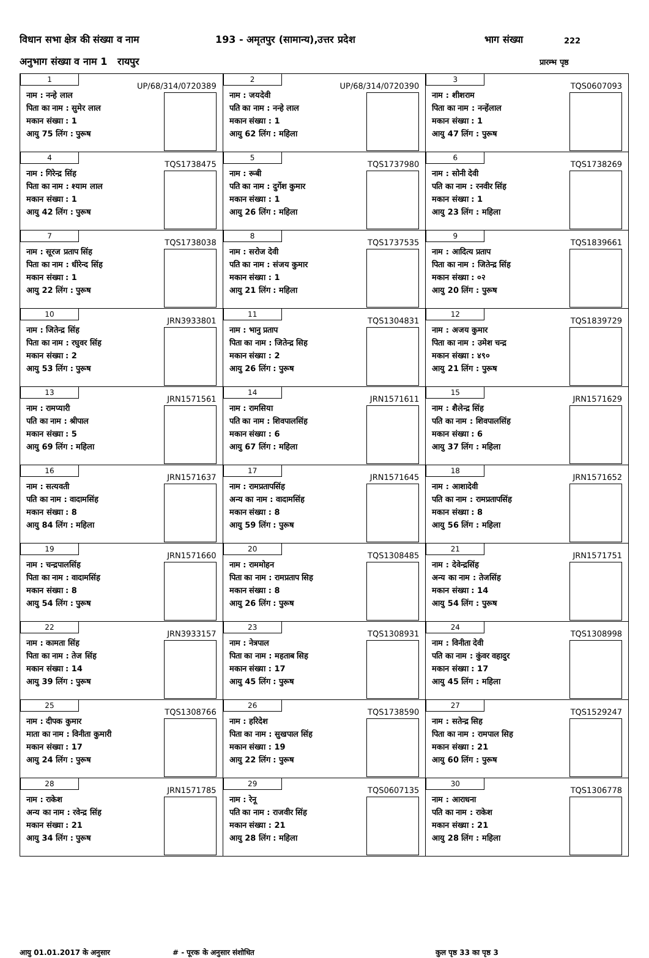विधान सभा क्षेत्र की संख्या व नाम 193 - अमृतपुर (सामान्य),उत्तर प्रदेश भाग संख्या 222
अनुभाग संख्या व नाम 1 रायपुर प्रारम्भ पृष्ठ
| 1 UP/68/314/0720389 नाम : नन्हे लाल पिता का नाम : सुमेर लाल मकान संख्या : 1 आयु 75 लिंग : पुरूष | 2 UP/68/314/0720390 नाम : जयदेवी पति का नाम : नन्हे लाल मकान संख्या : 1 आयु 62 लिंग : महिला | 3 TQS0607093 नाम : शीशराम पिता का नाम : नन्हेंलाल मकान संख्या : 1 आयु 47 लिंग : पुरूष |
| 4 TQS1738475 नाम : गिरेन्द्र सिंह पिता का नाम : श्याम लाल मकान संख्या : 1 आयु 42 लिंग : पुरूष | 5 TQS1737980 नाम : रूबी पति का नाम : दुर्गेश कुमार मकान संख्या : 1 आयु 26 लिंग : महिला | 6 TQS1738269 नाम : सोनी देवी पति का नाम : रनवीर सिंह मकान संख्या : 1 आयु 23 लिंग : महिला |
| 7 TQS1738038 नाम : सूरज प्रताप सिंह पिता का नाम : धीरेन्द सिंह मकान संख्या : 1 आयु 22 लिंग : पुरूष | 8 TQS1737535 नाम : सरोज देवी पति का नाम : संजय कुमार मकान संख्या : 1 आयु 21 लिंग : महिला | 9 TQS1839661 नाम : आदित्य प्रताप पिता का नाम : जितेन्द्र सिंह मकान संख्या : ०२ आयु 20 लिंग : पुरूष |
| 10 JRN3933801 नाम : जितेन्द्र सिंह पिता का नाम : रघुवर सिंह मकान संख्या : 2 आयु 53 लिंग : पुरूष | 11 TQS1304831 नाम : भानु प्रताप पिता का नाम : जितेन्द्र सिह मकान संख्या : 2 आयु 26 लिंग : पुरूष | 12 TQS1839729 नाम : अजय कुमार पिता का नाम : उमेश चन्द्र मकान संख्या : ४९० आयु 21 लिंग : पुरूष |
| 13 JRN1571561 नाम : रामप्यारी पति का नाम : श्रीपाल मकान संख्या : 5 आयु 69 लिंग : महिला | 14 JRN1571611 नाम : रामसिया पति का नाम : शिवपालसिंह मकान संख्या : 6 आयु 67 लिंग : महिला | 15 JRN1571629 नाम : शैलेन्द्र सिंह पति का नाम : शिवपालसिंह मकान संख्या : 6 आयु 37 लिंग : महिला |
| 16 JRN1571637 नाम : सत्यवती पति का नाम : वादामसिंह मकान संख्या : 8 आयु 84 लिंग : महिला | 17 JRN1571645 नाम : रामप्रतापसिंह अन्य का नाम : वादामसिंह मकान संख्या : 8 आयु 59 लिंग : पुरूष | 18 JRN1571652 नाम : आशादेवी पति का नाम : रामप्रतापसिंह मकान संख्या : 8 आयु 56 लिंग : महिला |
| 19 JRN1571660 नाम : चन्द्रपालसिंह पिता का नाम : वादामसिंह मकान संख्या : 8 आयु 54 लिंग : पुरूष | 20 TQS1308485 नाम : राममोहन पिता का नाम : रामप्रताप सिह मकान संख्या : 8 आयु 26 लिंग : पुरूष | 21 JRN1571751 नाम : देवेन्द्रसिंह अन्य का नाम : तेजसिंह मकान संख्या : 14 आयु 54 लिंग : पुरूष |
| 22 JRN3933157 नाम : कामता सिंह पिता का नाम : तेज सिंह मकान संख्या : 14 आयु 39 लिंग : पुरूष | 23 TQS1308931 नाम : नेत्रपाल पिता का नाम : महताब सिह मकान संख्या : 17 आयु 45 लिंग : पुरूष | 24 TQS1308998 नाम : विनीता देवी पति का नाम : कुंवर वहादुर मकान संख्या : 17 आयु 45 लिंग : महिला |
| 25 TQS1308766 नाम : दीपक कुमार माता का नाम : विनीता कुमारी मकान संख्या : 17 आयु 24 लिंग : पुरूष | 26 TQS1738590 नाम : हरिदेश पिता का नाम : सुखपाल सिंह मकान संख्या : 19 आयु 22 लिंग : पुरूष | 27 TQS1529247 नाम : सतेन्द्र सिह पिता का नाम : रामपाल सिह मकान संख्या : 21 आयु 60 लिंग : पुरूष |
| 28 JRN1571785 नाम : राकेश अन्य का नाम : रवेन्द्र सिंह मकान संख्या : 21 आयु 34 लिंग : पुरूष | 29 TQS0607135 नाम : रेनू पति का नाम : राजवीर सिंह मकान संख्या : 21 आयु 28 लिंग : महिला | 30 TQS1306778 नाम : आराधना पति का नाम : राकेश मकान संख्या : 21 आयु 28 लिंग : महिला |
आयु 01.01.2017 के अनुसार # - पूरक के अनुसार संशोधित कुल पृष्ठ 33 का पृष्ठ 3